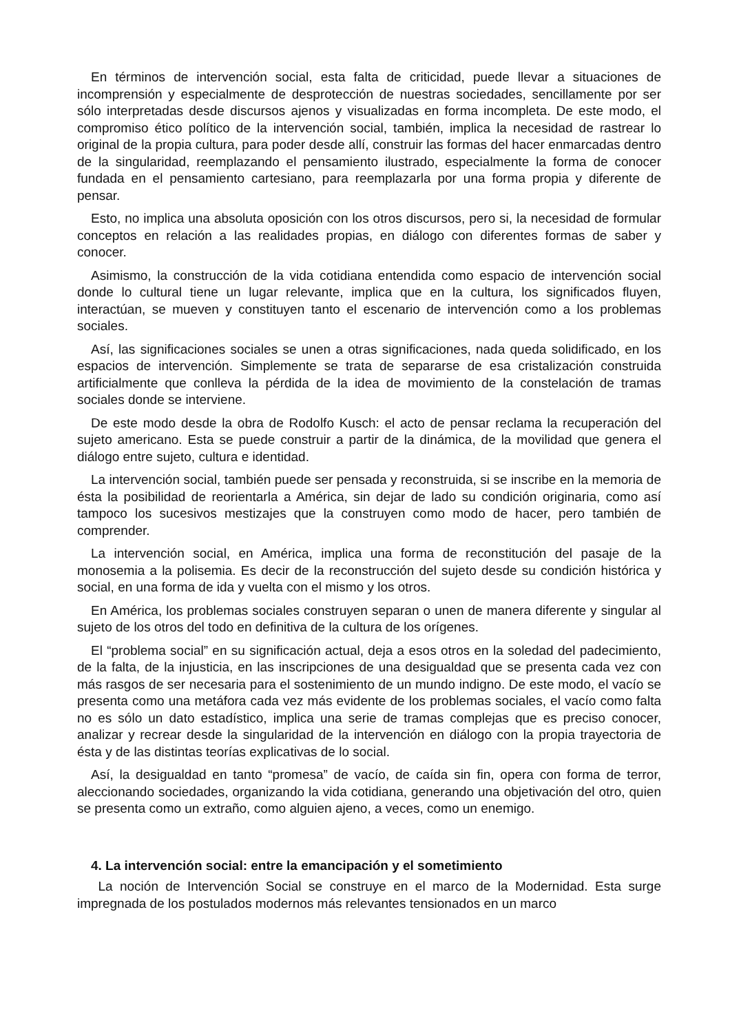En términos de intervención social, esta falta de criticidad, puede llevar a situaciones de incomprensión y especialmente de desprotección de nuestras sociedades, sencillamente por ser sólo interpretadas desde discursos ajenos y visualizadas en forma incompleta. De este modo, el compromiso ético político de la intervención social, también, implica la necesidad de rastrear lo original de la propia cultura, para poder desde allí, construir las formas del hacer enmarcadas dentro de la singularidad, reemplazando el pensamiento ilustrado, especialmente la forma de conocer fundada en el pensamiento cartesiano, para reemplazarla por una forma propia y diferente de pensar.
Esto, no implica una absoluta oposición con los otros discursos, pero si, la necesidad de formular conceptos en relación a las realidades propias, en diálogo con diferentes formas de saber y conocer.
Asimismo, la construcción de la vida cotidiana entendida como espacio de intervención social donde lo cultural tiene un lugar relevante, implica que en la cultura, los significados fluyen, interactúan, se mueven y constituyen tanto el escenario de intervención como a los problemas sociales.
Así, las significaciones sociales se unen a otras significaciones, nada queda solidificado, en los espacios de intervención. Simplemente se trata de separarse de esa cristalización construida artificialmente que conlleva la pérdida de la idea de movimiento de la constelación de tramas sociales donde se interviene.
De este modo desde la obra de Rodolfo Kusch: el acto de pensar reclama la recuperación del sujeto americano. Esta se puede construir a partir de la dinámica, de la movilidad que genera el diálogo entre sujeto, cultura e identidad.
La intervención social, también puede ser pensada y reconstruida, si se inscribe en la memoria de ésta la posibilidad de reorientarla a América, sin dejar de lado su condición originaria, como así tampoco los sucesivos mestizajes que la construyen como modo de hacer, pero también de comprender.
La intervención social, en América, implica una forma de reconstitución del pasaje de la monosemia a la polisemia. Es decir de la reconstrucción del sujeto desde su condición histórica y social, en una forma de ida y vuelta con el mismo y los otros.
En América, los problemas sociales construyen separan o unen de manera diferente y singular al sujeto de los otros del todo en definitiva de la cultura de los orígenes.
El “problema social” en su significación actual, deja a esos otros en la soledad del padecimiento, de la falta, de la injusticia, en las inscripciones de una desigualdad que se presenta cada vez con más rasgos de ser necesaria para el sostenimiento de un mundo indigno. De este modo, el vacío se presenta como una metáfora cada vez más evidente de los problemas sociales, el vacío como falta no es sólo un dato estadístico, implica una serie de tramas complejas que es preciso conocer, analizar y recrear desde la singularidad de la intervención en diálogo con la propia trayectoria de ésta y de las distintas teorías explicativas de lo social.
Así, la desigualdad en tanto “promesa” de vacío, de caída sin fin, opera con forma de terror, aleccionando sociedades, organizando la vida cotidiana, generando una objetivación del otro, quien se presenta como un extraño, como alguien ajeno, a veces, como un enemigo.
4. La intervención social: entre la emancipación y el sometimiento
La noción de Intervención Social se construye en el marco de la Modernidad. Esta surge impregnada de los postulados modernos más relevantes tensionados en un marco